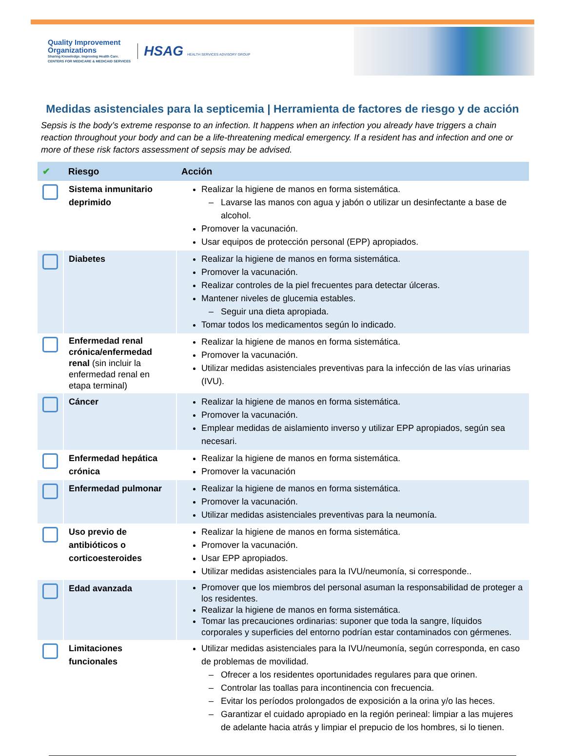Quality Improvement
Organizations
Sharing Knowledge. Improving Health Care.
CENTERS FOR MEDICARE & MEDICAID SERVICES
HSAG HEALTH SERVICES ADVISORY GROUP
Medidas asistenciales para la septicemia | Herramienta de factores de riesgo y de acción
Sepsis is the body’s extreme response to an infection. It happens when an infection you already have triggers a chain reaction throughout your body and can be a life-threatening medical emergency. If a resident has and infection and one or more of these risk factors assessment of sepsis may be advised.
| ✔ | Riesgo | Acción |
| --- | --- | --- |
| | Sistema inmunitario deprimido | Realizar la higiene de manos en forma sistemática. Lavarse las manos con agua y jabón o utilizar un desinfectante a base de alcohol. Promover la vacunación. Usar equipos de protección personal (EPP) apropiados. |
| | Diabetes | Realizar la higiene de manos en forma sistemática. Promover la vacunación. Realizar controles de la piel frecuentes para detectar úlceras. Mantener niveles de glucemia estables. Seguir una dieta apropiada. Tomar todos los medicamentos según lo indicado. |
| | Enfermedad renal crónica/enfermedad renal (sin incluir la enfermedad renal en etapa terminal) | Realizar la higiene de manos en forma sistemática. Promover la vacunación. Utilizar medidas asistenciales preventivas para la infección de las vías urinarias (IVU). |
| | Cáncer | Realizar la higiene de manos en forma sistemática. Promover la vacunación. Emplear medidas de aislamiento inverso y utilizar EPP apropiados, según sea necesari. |
| | Enfermedad hepática crónica | Realizar la higiene de manos en forma sistemática. Promover la vacunación |
| | Enfermedad pulmonar | Realizar la higiene de manos en forma sistemática. Promover la vacunación. Utilizar medidas asistenciales preventivas para la neumonía. |
| | Uso previo de antibióticos o corticoesteroides | Realizar la higiene de manos en forma sistemática. Promover la vacunación. Usar EPP apropiados. Utilizar medidas asistenciales para la IVU/neumonía, si corresponde.. |
| | Edad avanzada | Promover que los miembros del personal asuman la responsabilidad de proteger a los residentes. Realizar la higiene de manos en forma sistemática. Tomar las precauciones ordinarias: suponer que toda la sangre, líquidos corporales y superficies del entorno podrían estar contaminados con gérmenes. |
| | Limitaciones funcionales | Utilizar medidas asistenciales para la IVU/neumonía, según corresponda, en caso de problemas de movilidad. Ofrecer a los residentes oportunidades regulares para que orinen. Controlar las toallas para incontinencia con frecuencia. Evitar los períodos prolongados de exposición a la orina y/o las heces. Garantizar el cuidado apropiado en la región perineal: limpiar a las mujeres de adelante hacia atrás y limpiar el prepucio de los hombres, si lo tienen. |